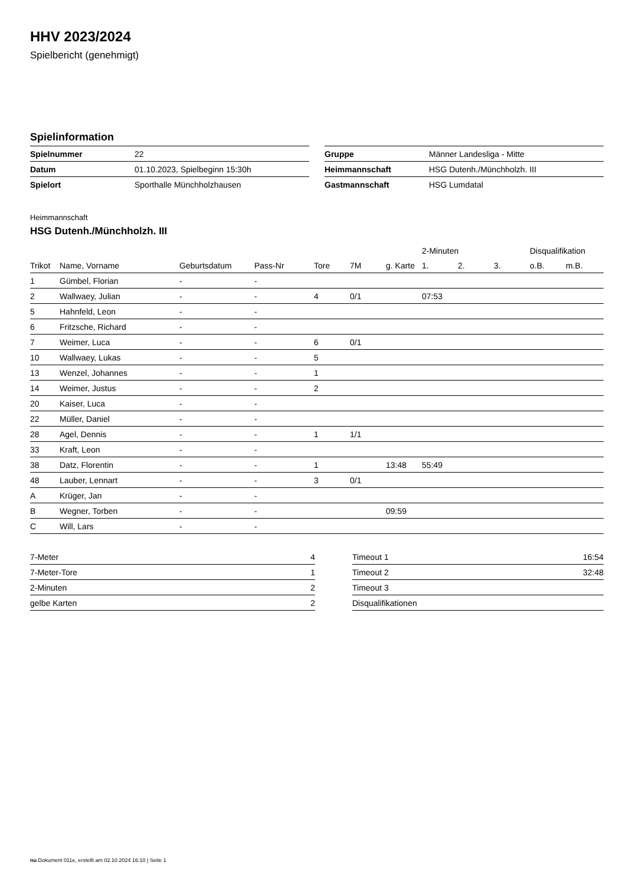HHV 2023/2024
Spielbericht (genehmigt)
Spielinformation
| Spielnummer | 22 |
| Datum | 01.10.2023, Spielbeginn 15:30h |
| Spielort | Sporthalle Münchholzhausen |
| Gruppe | Männer Landesliga - Mitte |
| Heimmannschaft | HSG Dutenh./Münchholzh. III |
| Gastmannschaft | HSG Lumdatal |
Heimmannschaft
HSG Dutenh./Münchholzh. III
| | | | | | | | 2-Minuten | | | Disqualifikation | |
| --- | --- | --- | --- | --- | --- | --- | --- | --- | --- | --- | --- |
| Trikot | Name, Vorname | Geburtsdatum | Pass-Nr | Tore | 7M | g. Karte | 1. | 2. | 3. | o.B. | m.B. |
| 1 | Gümbel, Florian | - | - | | | | | | | | |
| 2 | Wallwaey, Julian | - | - | 4 | 0/1 | | 07:53 | | | | |
| 5 | Hahnfeld, Leon | - | - | | | | | | | | |
| 6 | Fritzsche, Richard | - | - | | | | | | | | |
| 7 | Weimer, Luca | - | - | 6 | 0/1 | | | | | | |
| 10 | Wallwaey, Lukas | - | - | 5 | | | | | | | |
| 13 | Wenzel, Johannes | - | - | 1 | | | | | | | |
| 14 | Weimer, Justus | - | - | 2 | | | | | | | |
| 20 | Kaiser, Luca | - | - | | | | | | | | |
| 22 | Müller, Daniel | - | - | | | | | | | | |
| 28 | Agel, Dennis | - | - | 1 | 1/1 | | | | | | |
| 33 | Kraft, Leon | - | - | | | | | | | | |
| 38 | Datz, Florentin | - | - | 1 | | 13:48 | 55:49 | | | | |
| 48 | Lauber, Lennart | - | - | 3 | 0/1 | | | | | | |
| A | Krüger, Jan | - | - | | | | | | | | |
| B | Wegner, Torben | - | - | | | 09:59 | | | | | |
| C | Will, Lars | - | - | | | | | | | | |
| 7-Meter | 4 |
| 7-Meter-Tore | 1 |
| 2-Minuten | 2 |
| gelbe Karten | 2 |
| Timeout 1 | 16:54 |
| Timeout 2 | 32:48 |
| Timeout 3 | |
| Disqualifikationen | |
nu.Dokument 011e, erstellt am 02.10.2024 16:10 | Seite 1